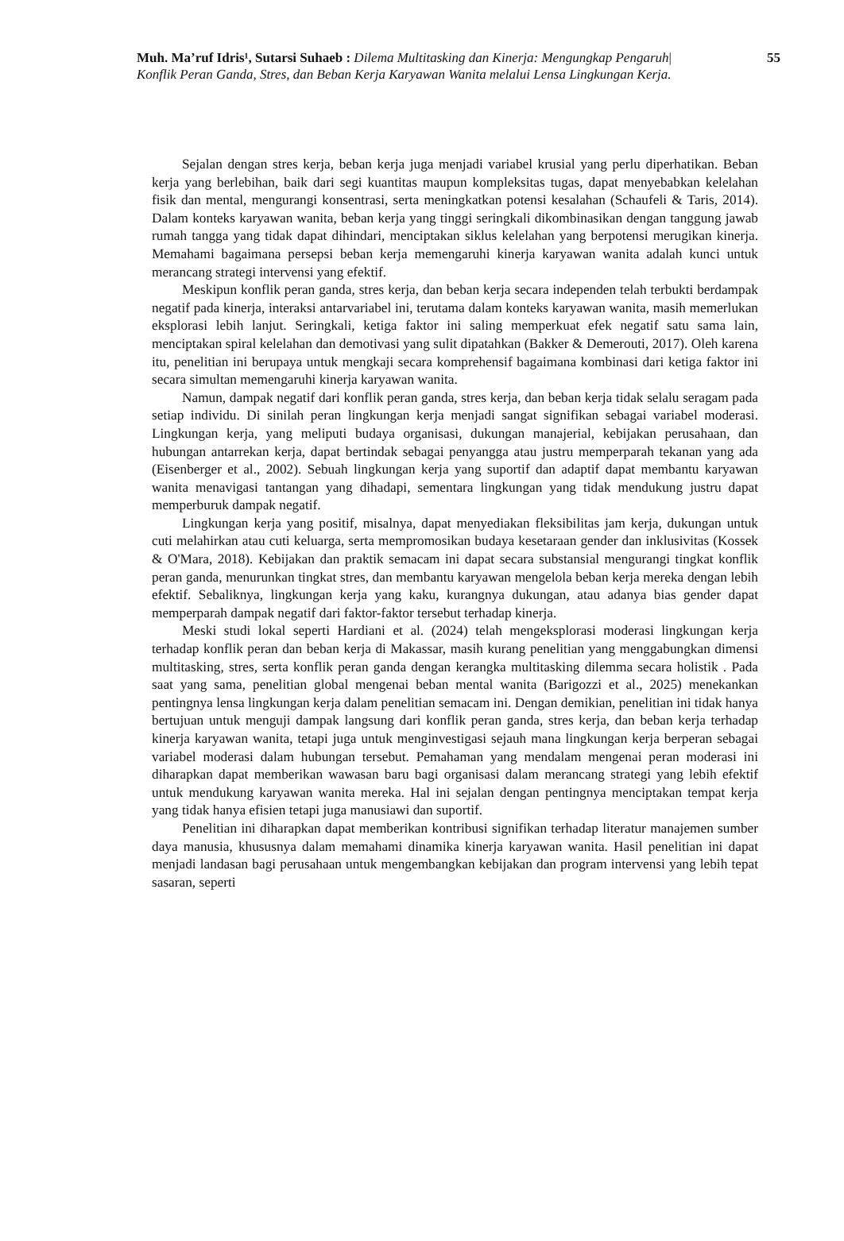Muh. Ma’ruf Idris¹, Sutarsi Suhaeb : Dilema Multitasking dan Kinerja: Mengungkap Pengaruh| 55
Konflik Peran Ganda, Stres, dan Beban Kerja Karyawan Wanita melalui Lensa Lingkungan Kerja.
Sejalan dengan stres kerja, beban kerja juga menjadi variabel krusial yang perlu diperhatikan. Beban kerja yang berlebihan, baik dari segi kuantitas maupun kompleksitas tugas, dapat menyebabkan kelelahan fisik dan mental, mengurangi konsentrasi, serta meningkatkan potensi kesalahan (Schaufeli & Taris, 2014). Dalam konteks karyawan wanita, beban kerja yang tinggi seringkali dikombinasikan dengan tanggung jawab rumah tangga yang tidak dapat dihindari, menciptakan siklus kelelahan yang berpotensi merugikan kinerja. Memahami bagaimana persepsi beban kerja memengaruhi kinerja karyawan wanita adalah kunci untuk merancang strategi intervensi yang efektif.
Meskipun konflik peran ganda, stres kerja, dan beban kerja secara independen telah terbukti berdampak negatif pada kinerja, interaksi antarvariabel ini, terutama dalam konteks karyawan wanita, masih memerlukan eksplorasi lebih lanjut. Seringkali, ketiga faktor ini saling memperkuat efek negatif satu sama lain, menciptakan spiral kelelahan dan demotivasi yang sulit dipatahkan (Bakker & Demerouti, 2017). Oleh karena itu, penelitian ini berupaya untuk mengkaji secara komprehensif bagaimana kombinasi dari ketiga faktor ini secara simultan memengaruhi kinerja karyawan wanita.
Namun, dampak negatif dari konflik peran ganda, stres kerja, dan beban kerja tidak selalu seragam pada setiap individu. Di sinilah peran lingkungan kerja menjadi sangat signifikan sebagai variabel moderasi. Lingkungan kerja, yang meliputi budaya organisasi, dukungan manajerial, kebijakan perusahaan, dan hubungan antarrekan kerja, dapat bertindak sebagai penyangga atau justru memperparah tekanan yang ada (Eisenberger et al., 2002). Sebuah lingkungan kerja yang suportif dan adaptif dapat membantu karyawan wanita menavigasi tantangan yang dihadapi, sementara lingkungan yang tidak mendukung justru dapat memperburuk dampak negatif.
Lingkungan kerja yang positif, misalnya, dapat menyediakan fleksibilitas jam kerja, dukungan untuk cuti melahirkan atau cuti keluarga, serta mempromosikan budaya kesetaraan gender dan inklusivitas (Kossek & O'Mara, 2018). Kebijakan dan praktik semacam ini dapat secara substansial mengurangi tingkat konflik peran ganda, menurunkan tingkat stres, dan membantu karyawan mengelola beban kerja mereka dengan lebih efektif. Sebaliknya, lingkungan kerja yang kaku, kurangnya dukungan, atau adanya bias gender dapat memperparah dampak negatif dari faktor-faktor tersebut terhadap kinerja.
Meski studi lokal seperti Hardiani et al. (2024) telah mengeksplorasi moderasi lingkungan kerja terhadap konflik peran dan beban kerja di Makassar, masih kurang penelitian yang menggabungkan dimensi multitasking, stres, serta konflik peran ganda dengan kerangka multitasking dilemma secara holistik . Pada saat yang sama, penelitian global mengenai beban mental wanita (Barigozzi et al., 2025) menekankan pentingnya lensa lingkungan kerja dalam penelitian semacam ini. Dengan demikian, penelitian ini tidak hanya bertujuan untuk menguji dampak langsung dari konflik peran ganda, stres kerja, dan beban kerja terhadap kinerja karyawan wanita, tetapi juga untuk menginvestigasi sejauh mana lingkungan kerja berperan sebagai variabel moderasi dalam hubungan tersebut. Pemahaman yang mendalam mengenai peran moderasi ini diharapkan dapat memberikan wawasan baru bagi organisasi dalam merancang strategi yang lebih efektif untuk mendukung karyawan wanita mereka. Hal ini sejalan dengan pentingnya menciptakan tempat kerja yang tidak hanya efisien tetapi juga manusiawi dan suportif.
Penelitian ini diharapkan dapat memberikan kontribusi signifikan terhadap literatur manajemen sumber daya manusia, khususnya dalam memahami dinamika kinerja karyawan wanita. Hasil penelitian ini dapat menjadi landasan bagi perusahaan untuk mengembangkan kebijakan dan program intervensi yang lebih tepat sasaran, seperti